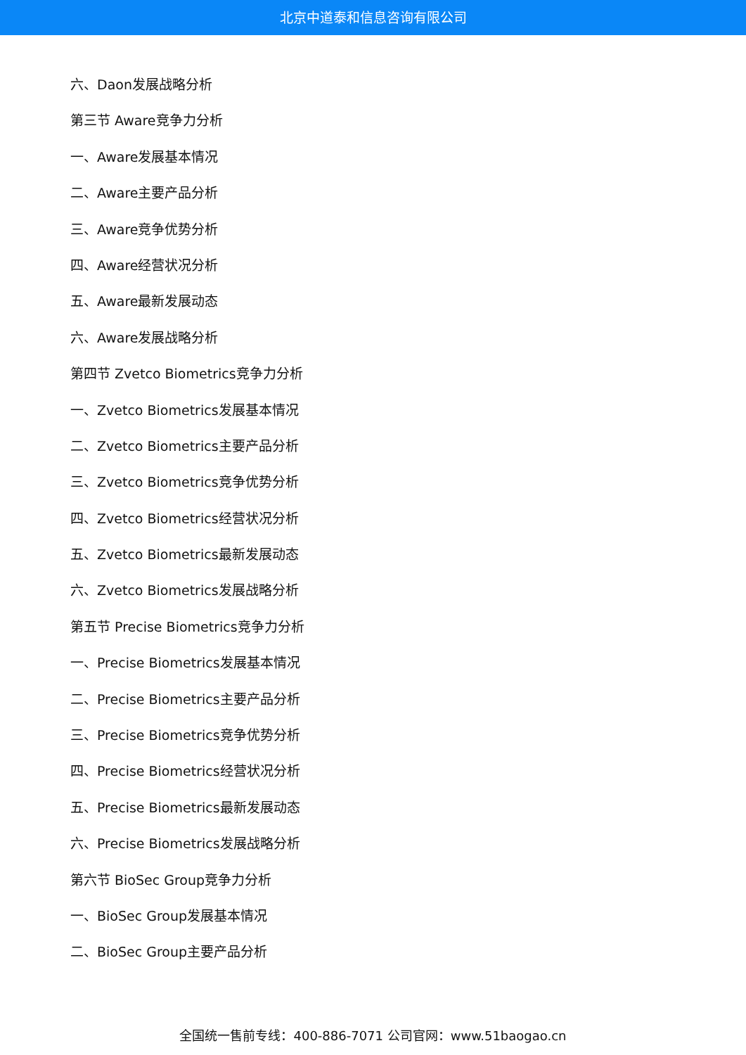北京中道泰和信息咨询有限公司
六、Daon发展战略分析
第三节 Aware竞争力分析
一、Aware发展基本情况
二、Aware主要产品分析
三、Aware竞争优势分析
四、Aware经营状况分析
五、Aware最新发展动态
六、Aware发展战略分析
第四节 Zvetco Biometrics竞争力分析
一、Zvetco Biometrics发展基本情况
二、Zvetco Biometrics主要产品分析
三、Zvetco Biometrics竞争优势分析
四、Zvetco Biometrics经营状况分析
五、Zvetco Biometrics最新发展动态
六、Zvetco Biometrics发展战略分析
第五节 Precise Biometrics竞争力分析
一、Precise Biometrics发展基本情况
二、Precise Biometrics主要产品分析
三、Precise Biometrics竞争优势分析
四、Precise Biometrics经营状况分析
五、Precise Biometrics最新发展动态
六、Precise Biometrics发展战略分析
第六节 BioSec Group竞争力分析
一、BioSec Group发展基本情况
二、BioSec Group主要产品分析
全国统一售前专线：400-886-7071 公司官网：www.51baogao.cn